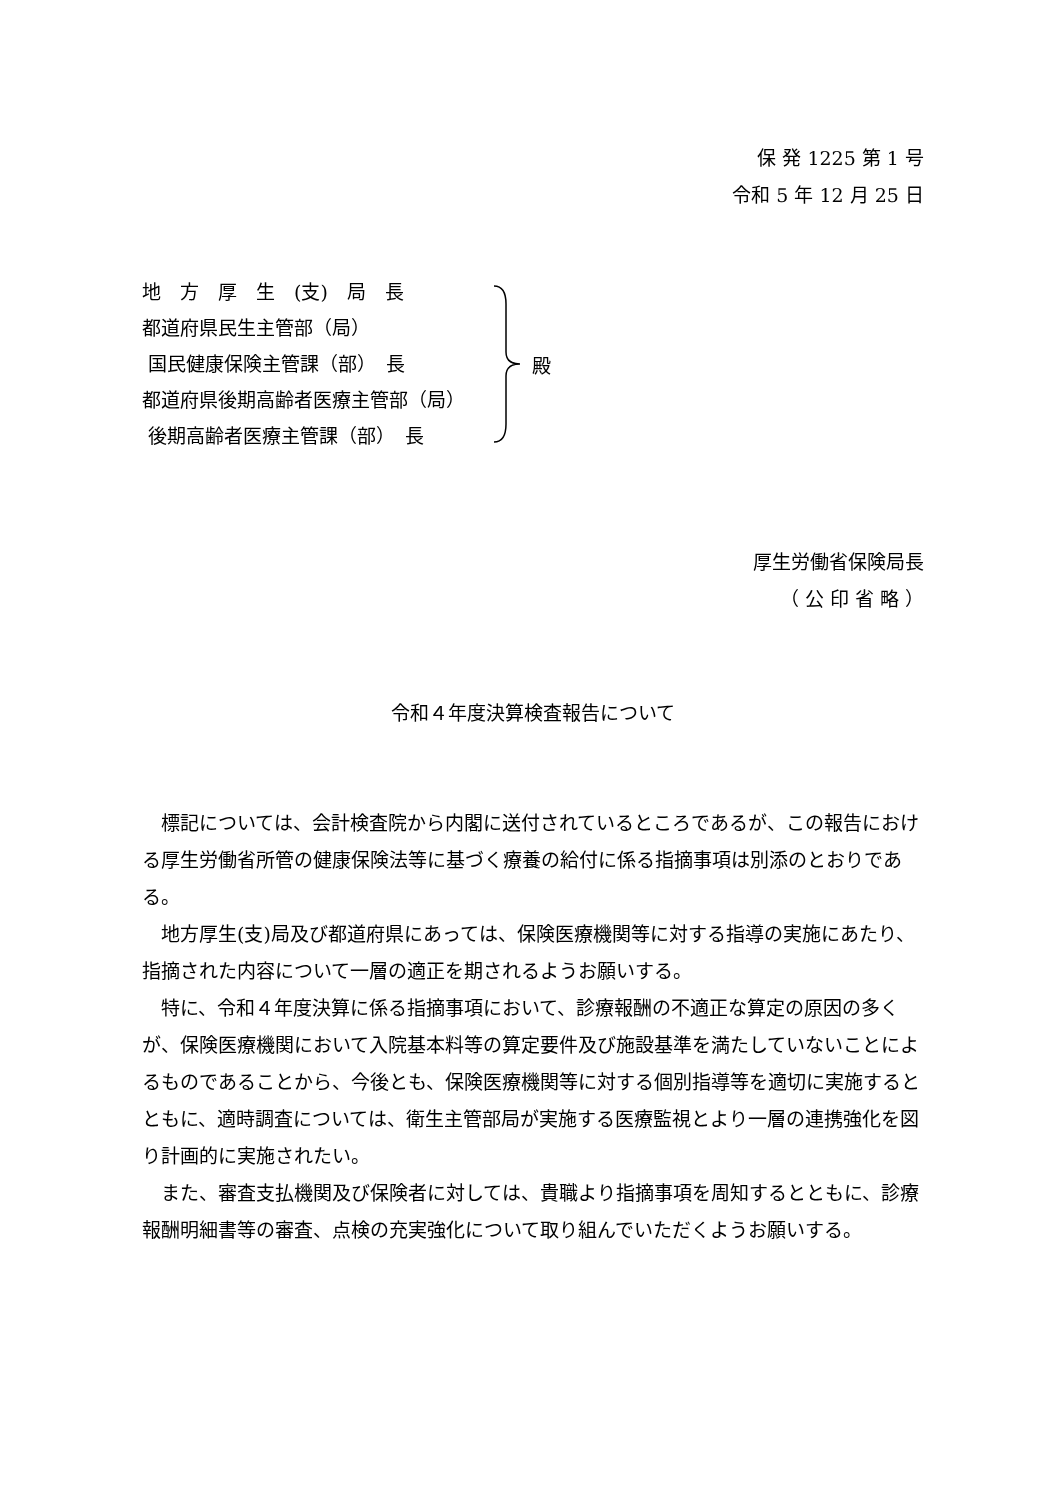保 発 1225 第 1 号
令和 5 年 12 月 25 日
地　方　厚　生　(支)　局　長
都道府県民生主管部（局）
国民健康保険主管課（部）　長
都道府県後期高齢者医療主管部（局）
後期高齢者医療主管課（部）　長
殿
厚生労働省保険局長
（ 公 印 省 略 ）
令和４年度決算検査報告について
標記については、会計検査院から内閣に送付されているところであるが、この報告における厚生労働省所管の健康保険法等に基づく療養の給付に係る指摘事項は別添のとおりである。
地方厚生(支)局及び都道府県にあっては、保険医療機関等に対する指導の実施にあたり、指摘された内容について一層の適正を期されるようお願いする。
特に、令和４年度決算に係る指摘事項において、診療報酬の不適正な算定の原因の多くが、保険医療機関において入院基本料等の算定要件及び施設基準を満たしていないことによるものであることから、今後とも、保険医療機関等に対する個別指導等を適切に実施するとともに、適時調査については、衛生主管部局が実施する医療監視とより一層の連携強化を図り計画的に実施されたい。
また、審査支払機関及び保険者に対しては、貴職より指摘事項を周知するとともに、診療報酬明細書等の審査、点検の充実強化について取り組んでいただくようお願いする。